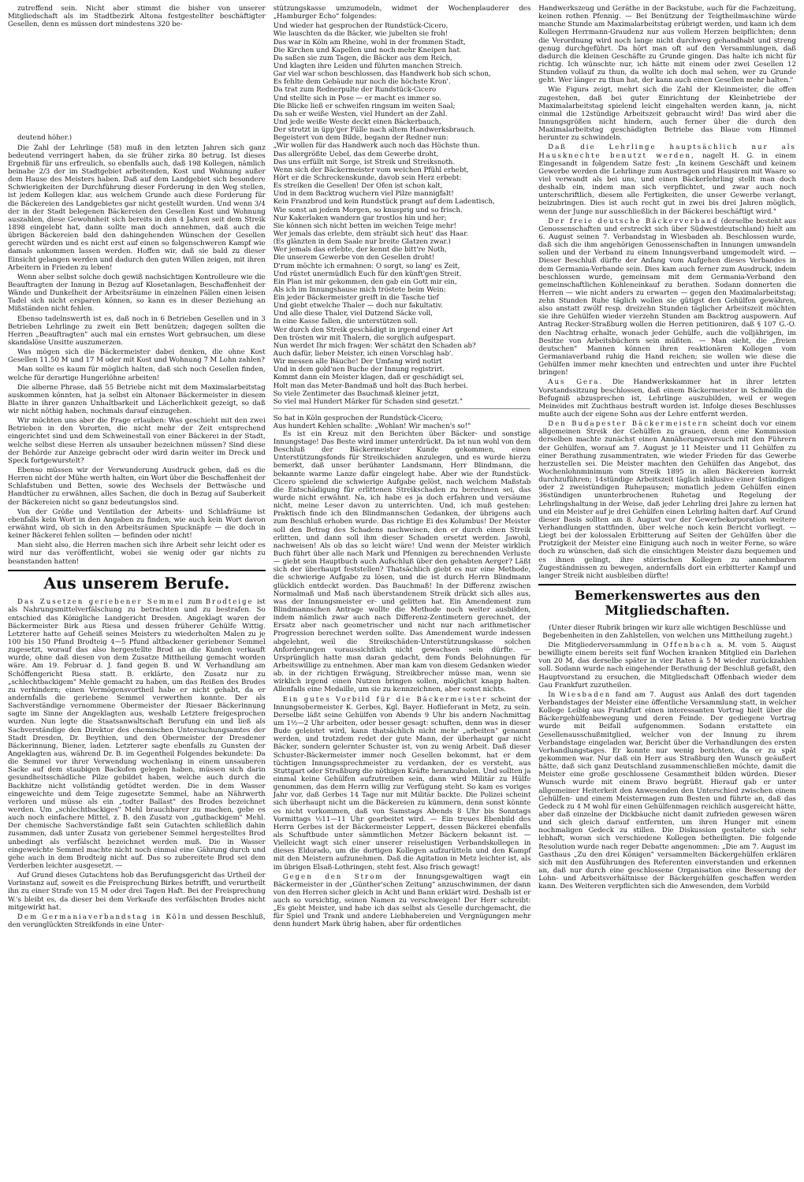zutreffend sein. Nicht aber stimmt die bisher von unserer Mitgliedschaft als im Stadtbezirk Altona festgestellter beschäftigter Gesellen, denn es müssen dort mindestens 320 be-
deutend höher.)
Die Zahl der Lehrlinge (58) muß in den letzten Jahren sich ganz bedeutend verringert haben, da sie früher zirka 80 betrug. Ist dieses Ergebniß für uns erfreulich, so ebenfalls auch, daß 198 Kollegen, nämlich beinahe 2/3 der im Stadtgebiet arbeitenden, Kost und Wohnung außer dem Hause des Meisters haben. Daß auf dem Landgebiet sich besondere Schwierigkeiten der Durchführung dieser Forderung in den Weg stellen, ist jedem Kollegen klar, aus welchem Grunde auch diese Forderung für die Bäckereien des Landgebietes gar nicht gestellt wurden. Und wenn 3/4 der in der Stadt belegenen Bäckereien den Gesellen Kost und Wohnung auszahlen, diese Gewohnheit sich bereits in den 4 Jahren seit dem Streik 1898 eingelebt hat, dann sollte man doch annehmen, daß auch die übrigen Bäckereien bald den dahingehenden Wünschen der Gesellen gerecht würden und es nicht erst auf einen so folgenschweren Kampf wie damals ankommen lassen werden. Hoffen wir, daß sie bald zu dieser Einsicht gelangen werden und dadurch den guten Willen zeigen, mit ihren Arbeitern in Frieden zu leben!
Wenn aber selbst solche doch gewiß nachsichtigen Kontrolleure wie die Beauftragten der Innung in Bezug auf Klosetanlagen, Beschaffenheit der Wände und Dunkelheit der Arbeitsräume in einzelnen Fällen einen leisen Tadel sich nicht ersparen können, so kann es in dieser Beziehung an Mißständen nicht fehlen.
Ebenso tadelnswerth ist es, daß noch in 6 Betrieben Gesellen und in 3 Betrieben Lehrlinge zu zweit ein Bett benützen; dagegen sollten die Herren „Beauftragten" auch mal ein ernstes Wort gebrauchen, um diese skandalöse Unsitte auszumerzen.
Was mögen sich die Bäckermeister dabei denken, die ohne Kost Gesellen 11.50 M und 17 M oder mit Kost und Wohnung 7 M Lohn zahlen?
Man sollte es kaum für möglich halten, daß sich noch Gesellen finden, welche für derartige Hungerlöhne arbeiten!
Die alberne Phrase, daß 55 Betriebe nicht mit dem Maximalarbeitstag auskommen könnten, hat ja selbst ein Altonaer Bäckermeister in diesem Blatte in ihrer ganzen Unhaltbarkeit und Lächerlichkeit gezeigt, so daß wir nicht nöthig haben, nochmals darauf einzugehen.
Wir möchten uns aber die Frage erlauben: Was geschieht mit den zwei Betrieben in den Vororten, die nicht mehr der Zeit entsprechend eingerichtet sind und dem Schweinestall von einer Bäckerei in der Stadt, welche selbst diese Herren als unsauber bezeichnen müssen? Sind diese der Behörde zur Anzeige gebracht oder wird darin weiter im Dreck und Speck fortgewurstelt?
Ebenso müssen wir der Verwunderung Ausdruck geben, daß es die Herren nicht der Mühe werth halten, ein Wort über die Beschaffenheit der Schlafstuben und Betten, sowie des Wechsels der Bettwäsche und Handtücher zu erwähnen, alles Sachen, die doch in Bezug auf Sauberkeit der Bäckereien nicht so ganz bedeutungslos sind.
Von der Größe und Ventilation der Arbeits- und Schlafräume ist ebenfalls kein Wort in den Angaben zu finden, wie auch kein Wort davon erwähnt wird, ob sich in den Arbeitsräumen Spucknäpfe — die doch in keiner Bäckerei fehlen sollten — befinden oder nicht!
Man sieht also, die Herren machen sich ihre Arbeit sehr leicht oder es wird nur das veröffentlicht, wobei sie wenig oder gar nichts zu beanstanden hatten!
Aus unserem Berufe.
Das Zusetzen geriebener Semmel zum Brodteige ist als Nahrungsmittelverfälschung zu betrachten und zu bestrafen. So entschied das Königliche Landgericht Dresden. Angeklagt waren der Bäckermeister Birk aus Riesa und dessen früherer Gehülfe Wittig. Letzterer hatte auf Geheiß seines Meisters zu wiederholten Malen zu je 100 bis 150 Pfund Brodteig 4—5 Pfund altbackener geriebener Semmel zugesetzt, worauf das also hergestellte Brod an die Kunden verkauft wurde, ohne daß diesen von dem Zusatze Mittheilung gemacht worden wäre. Am 19. Februar d. J. fand gegen B. und W. Verhandlung am Schöffengericht Riesa statt. B. erklärte, den Zusatz nur zu „schlechtbackigem" Mehle gemacht zu haben, um das Reißen des Brodes zu verhindern; einen Vermögensvortheil habe er nicht gehabt, da er andernfalls die geriebene Semmel verwerthen konnte. Der als Sachverständige vernommene Obermeister der Riesaer Bäckerinnung sagte im Sinne der Angeklagten aus, weshalb Letztere freigesprochen wurden. Nun legte die Staatsanwaltschaft Berufung ein und ließ als Sachverständige den Direktor des chemischen Untersuchungsamtes der Stadt Dresden, Dr. Beythien, und den Obermeister der Dresdener Bäckerinnung, Biener, laden. Letzterer sagte ebenfalls zu Gunsten der Angeklagten aus, während Dr. B. im Gegentheil Folgendes bekundete: Da die Semmel vor ihrer Verwendung wochenlang in einem unsauberen Sacke auf dem staubigen Backofen gelegen haben, müssen sich darin gesundheitsschädliche Pilze gebildet haben, welche auch durch die Backhitze nicht vollständig getödtet werden. Die in dem Wasser eingeweichte und dem Teige zugesetzte Semmel, habe an Nährwerth verloren und müsse als ein „todter Ballast" des Brodes bezeichnet werden. Um „schlechtbackiges" Mehl brauchbarer zu machen, gebe es auch noch einfachere Mittel, z. B. den Zusatz von „gutbackigem" Mehl. Der chemische Sachverständige faßt sein Gutachten schließlich dahin zusammen, daß unter Zusatz von geriebener Semmel hergestelltes Brod unbedingt als verfälscht bezeichnet werden muß. Die in Wasser eingeweichte Semmel machte nicht noch einmal eine Gährung durch und gehe auch in dem Brodteig nicht auf. Das so zubereitete Brod sei dem Verderben leichter ausgesetzt. —
Auf Grund dieses Gutachtens hob das Berufungsgericht das Urtheil der Vorinstanz auf, soweit es die Freisprechung Birkes betrifft, und verurtheilt ihn zu einer Strafe von 15 M oder drei Tagen Haft. Bei der Freisprechung W.'s bleibt es, da dieser bei dem Verkaufe des verfälschten Brodes nicht mitgewirkt hat.
Dem Germaniaverbandstag in Köln und dessen Beschluß, den verunglückten Streikfonds in eine Unter-
stützungskasse umzumodeln, widmet der Wochenplauderer des „Hamburger Echo" folgendes:
Und wieder hat gesprochen der Rundstück-Cicero,
Wie lauschten da die Bäcker, wie jubelten sie froh!
Das war in Köln am Rheine, wohl in der frommen Stadt,
Die Kirchen und Kapellen und noch mehr Kneipen hat.
Da saßen sie zum Tagen, die Bäcker aus dem Reich,
Und klagten ihre Leiden und führten manchen Streich.
Gar viel war schon beschlossen, das Handwerk hob sich schon,
Es fehlte dem Gebäude nur noch die höchste Kron'.
Da trat zum Rednerpulte der Rundstück-Cicero
Und stellte sich in Pose — er macht es immer so.
Die Blicke ließ er schweifen ringsum im weiten Saal;
Da sah er weiße Westen, viel Hundert an der Zahl.
Und jede weiße Weste deckt einen Bäckerbauch,
Der strotzt in üpp'ger Fülle nach altem Handwerksbrauch.
Begeistert von dem Bilde, begann der Redner nun:
„Wir wollen für das Handwerk auch noch das Höchste thun.
Das allergrößte Uebel, das dem Gewerbe droht,
Das uns erfüllt mit Sorge, ist Streik und Streiksnoth.
Wenn sich der Bäckermeister vom weichen Pfühl erhebt,
Hört er die Schreckenskunde, davob sein Herz erbebt:
Es streiken die Gesellen! Der Ofen ist schon kalt,
Und in dem Backtrog wuchern viel Pilze mannigfalt!
Kein Franzbrod und kein Rundstück prangt auf dem Ladentisch,
Wie sonst an jedem Morgen, so knusprig und so frisch.
Nur Kakerlaken wandern gar trostlos hin und her;
Sie können sich nicht betten im weichen Teige mehr!
Wer jemals das erlebte, dem sträubt sich heut' das Haar.
(Es glänzten in dem Saale nur breite Glatzen zwar.)
Wer jemals das erlebte, der kennt die bitt're Noth,
Die unserem Gewerbe von den Gesellen droht!
D'rum möchte ich ermahnen: O sorgt, so lang' es Zeit,
Und rüstet unermüdlich Euch für den künft'gen Streit.
Ein Plan ist mir gekommen, den gab ein Gott mir ein,
Als ich im Innungshause mich tröstete beim Wein:
Ein jeder Bäckermeister greift in die Tasche tief
Und giebt etwelche Thaler — doch nur fakultativ.
Und alle diese Thaler, viel Dutzend Säcke voll,
In eine Kasse fallen, die unterstützen soll.
Wer durch den Streik geschädigt in irgend einer Art
Den trösten wir mit Thalern, die sorglich aufgespart.
Nun werdet Ihr mich fragen: Wer schätzt den Schaden ab?
Auch dafür, lieber Meister, ich einen Vorschlag hab'.
Wir messen alle Bäuche! Der Umfang wird notirt
Und in dem gold'nen Buche der Innung registrirt.
Kommt dann ein Meister klagen, daß er geschädigt sei,
Holt man das Meter-Bandmaß und holt das Buch herbei.
So viele Zentimeter das Bauchmaß kleiner jetzt,
So viel mal Hundert Märker für Schaden sind gesetzt."
So hat in Köln gesprochen der Rundstück-Cicero;
Aus hundert Kehlen schallte: „Wohlan! Wir machen's so!"
Es ist ein Kreuz mit den Berichten über Bäcker- und sonstige Innungstage! Das Beste wird immer unterdrückt. Da ist nun wohl von dem Beschluß der Bäckermeister Kunde gekommen, einen Unterstützungsfonds für Streikschäden anzulegen, und es wurde hierzu bemerkt, daß unser berühmter Landsmann, Herr Blindmann, die bekannte warme Lanze dafür eingelegt habe. Aber wie der Rundstück-Cicero spielend die schwierige Aufgabe gelöst, nach welchem Maßstab die Entschädigung für erlittenen Streikschaden zu berechnen sei, das wurde nicht erwähnt. Na, ich habe es ja doch erfahren und versäume nicht, meine Leser davon zu unterrichten. Und, ich muß gestehen: Praktisch finde ich den Blindmannschen Gedanken, der übrigens auch zum Beschluß erhoben wurde. Das richtige Ei des Kolumbus! Der Meister soll den Betrag des Schadens nachweisen, den er durch einen Streik erlitten, und dann soll ihm dieser Schaden ersetzt werden. Jawohl, nachweisen! Als ob das so leicht wäre! Und wenn der Meister wirklich Buch führt über alle nach Mark und Pfennigen zu berechnenden Verluste — giebt sein Hauptbuch auch Aufschluß über den gehabten Aerger? Läßt sich der überhaupt feststellen? Thatsächlich giebt es nur eine Methode, die schwierige Aufgabe zu lösen, und die ist durch Herrn Blindmann glücklich entdeckt worden. Das Bauchmaß! In der Differenz zwischen Normalmaß und Maß nach überstandenem Streik drückt sich alles aus, was der Innungsmeister er- und gelitten hat. Ein Amendement zum Blindmannschen Antrage wollte die Methode noch weiter ausbilden, indem nämlich zwar auch nach Differenz-Zentimetern gerechnet, der Ersatz aber nach geometrischer und nicht nur nach arithmetischer Progression berechnet werden sollte. Das Amendement wurde indessen abgelehnt, weil die Streikschäden-Unterstützungskasse solchen Anforderungen voraussichtlich nicht gewachsen sein dürfte. — Ursprünglich hatte man daran gedacht, dem Fonds Belohnungen für Arbeitswillige zu entnehmen. Aber man kam von diesem Gedanken wieder ab, in der richtigen Erwägung, Streikbrecher müsse man, wenn sie wirklich irgend einen Nutzen bringen sollen, möglichst knapp halten. Allenfalls eine Medaille, um sie zu kennzeichnen, aber sonst nichts.
Ein gutes Vorbild für die Bäckermeister scheint der Innungsobermeister K. Gerbes, Kgl. Bayer. Hoflieferant in Metz, zu sein. Derselbe läßt seine Gehülfen von Abends 9 Uhr bis andern Nachmittag um 1½—2 Uhr arbeiten, oder besser gesagt: schuften, denn was in dieser Bude geleistet wird, kann thatsächlich nicht mehr „arbeiten" genannt werden, und trotzdem redet der gute Mann, der überhaupt gar nicht Bäcker, sondern gelernter Schuster ist, von zu wenig Arbeit. Daß dieser Schuster-Bäckermeister immer noch Gesellen bekommt, hat er dem tüchtigen Innungssprechmeister zu verdanken, der es versteht, aus Stuttgart oder Straßburg die nöthigen Kräfte heranzuholen. Und sollten ja einmal keine Gehülfen aufzutreiben sein, dann wird Militär zu Hülfe genommen, das dem Herrn willig zur Verfügung steht. So kam es voriges Jahr vor, daß Gerbes 14 Tage nur mit Militär backte. Die Polizei scheint sich überhaupt nicht um die Bäckereien zu kümmern, denn sonst könnte es nicht vorkommen, daß von Samstags Abends 8 Uhr bis Sonntags Vormittags ½11—11 Uhr gearbeitet wird. — Ein treues Ebenbild des Herrn Gerbes ist der Bäckermeister Leppert, dessen Bäckerei ebenfalls als Schuftbude unter sämmtlichen Metzer Bäckern bekannt ist. — Vielleicht wagt sich einer unserer reiselustigen Verbandskollegen in dieses Eldorado, um die dortigen Kollegen aufzurütteln und den Kampf mit den Meistern aufzunehmen. Daß die Agitation in Metz leichter ist, als im übrigen Elsaß-Lothringen, steht fest. Also frisch gewagt!
Gegen den Strom der Innungsgewaltigen wagt ein Bäckermeister in der „Günther'schen Zeitung" anzuschwimmen, der dann von den Herren sicher gleich in Acht und Bann erklärt wird. Deshalb ist er auch so vorsichtig, seinen Namen zu verschweigen! Der Herr schreibt: „Es giebt Meister, und habe ich das selbst als Geselle durchgemacht, die für Spiel und Trank und andere Liebhabereien und Vergnügungen mehr denn hundert Mark übrig haben, aber für ordentliches
Handwerkszeug und Geräthe in der Backstube, auch für die Fachzeitung, keinen rothen Pfennig. — Bei Benützung der Teigtheilmaschine würde manche Stunde am Maximalarbeitstag erübrigt werden, und kann ich dem Kollegen Herrmann-Graudenz nur aus vollem Herzen beipflichten; denn die Verordnung wird noch lange nicht durchweg gehandhabt und streng genug durchgeführt. Da hört man oft auf den Versammlungen, daß dadurch die kleinen Geschäfte zu Grunde gingen. Das halte ich nicht für richtig. Ich wünschte nur, ich hätte mit einem oder zwei Gesellen 12 Stunden vollauf zu thun, da wollte ich doch mal sehen, wer zu Grunde geht. Wer länger zu thun hat, der kann auch einen Gesellen mehr halten."
Wie Figura zeigt, mehrt sich die Zahl der Kleinmeister, die offen zugestehen, daß bei guter Einrichtung der Kleinbetriebe der Maximalarbeitstag spielend leicht eingehalten werden kann, ja, nicht einmal die 12stündige Arbeitszeit gebraucht wird! Das wird aber die Innungsgrößen nicht hindern, auch ferner über die durch den Maximalarbeitstag geschädigten Betriebe das Blaue vom Himmel herunter zu schwindeln.
Daß die Lehrlinge hauptsächlich nur als Hausknechte benutzt werden, nagelt H. G. in einem Eingesandt in folgendem Satze fest: „In keinem Geschäft und keinem Gewerbe werden die Lehrlinge zum Austragen und Hausiren mit Waare so viel verwandt als bei uns, und einen Bäckerlehrling stellt man doch deshalb ein, indem man sich verpflichtet, und zwar auch noch unterschriftlich, diesem alle Fertigkeiten, die unser Gewerbe verlangt, beizubringen. Dies ist auch recht gut in zwei bis drei Jahren möglich, wenn der Junge nur ausschließlich in der Bäckerei beschäftigt wird."
Der freie deutsche Bäckerverband (derselbe besteht aus Genossenschaften und erstreckt sich über Südwestdeutschland) hielt am 6. August seinen 7. Verbandstag in Wiesbaden ab. Beschlossen wurde, daß sich die ihm angehörigen Genossenschaften in Innungen umwandeln sollen und der Verband zu einem Innungsverband umgemodelt wird. — Dieser Beschluß dürfte der Anfang vom Aufgehen dieses Verbandes in dem Germania-Verbande sein. Dies kam auch ferner zum Ausdruck, indem beschlossen wurde, gemeinsam mit dem Germania-Verband den gemeinschaftlichen Kohleneinkauf zu berathen. Sodann donnerten die Herren — wie nicht anders zu erwarten — gegen den Maximalarbeitstag; zehn Stunden Ruhe täglich wollen sie gütigst den Gehülfen gewähren, also anstatt zwölf resp. dreizehn Stunden täglicher Arbeitszeit möchten sie ihre Gehülfen wieder vierzehn Stunden am Backtrog auspowern. Auf Antrag Recker-Straßburg wollen die Herren petitioniren, daß § 107 G.-O. den Nachtrag erhalte, wonach jeder Gehülfe, auch die volljährigen, im Besitze von Arbeitsbüchern sein müßten. — Man sieht, die „freien deutschen" Mannen können ihren reaktionären Kollegen vom Germaniaverband ruhig die Hand reichen; sie wollen wie diese die Gehülfen immer mehr knechten und entrechten und unter ihre Fuchtel bringen!
Aus Gera. Die Handwerkskammer hat in ihrer letzten Vorstandssitzung beschlossen, daß einem Bäckermeister in Schmölln die Befugniß abzusprechen ist, Lehrlinge auszubilden, weil er wegen Meineides mit Zuchthaus bestraft worden ist. Infolge dieses Beschlusses mußte auch der eigene Sohn aus der Lehre entfernt werden.
Den Budapester Bäckermeistern scheint doch vor einem allgemeinen Streik der Gehülfen zu grauen, denn eine Kommission derselben machte zunächst einen Annäherungsversuch mit den Führern der Gehülfen, worauf am 7. August je 11 Meister und 11 Gehülfen zu einer Berathung zusammentraten, wie wieder Frieden für das Gewerbe herzustellen sei. Die Meister machten den Gehülfen das Angebot, das Wochenlohnminimum vom Streik 1895 in allen Bäckereien korrekt durchzuführen; 14stündige Arbeitszeit täglich inklusive einer 4stündigen oder 2 zweistündigen Ruhepausen; monatlich jedem Gehülfen einen 36stündigen ununterbrochenen Ruhetag und Regelung der Lehrlingshaltung in der Weise, daß jeder Lehrling drei Jahre zu lernen hat und ein Meister auf je drei Gehülfen einen Lehrling halten darf. Auf Grund dieser Basis sollten am 8. August vor der Gewerbekorporation weitere Verhandlungen stattfinden, über welche noch kein Bericht vorliegt. — Liegt bei der kolossalen Erbitterung auf Seiten der Gehülfen über die Protzigkeit der Meister eine Einigung auch noch in weiter Ferne, so wäre doch zu wünschen, daß sich die einsichtigen Meister dazu bequemen und es ihnen gelingt, ihre störrischen Kollegen zu annehmbaren Zugeständnissen zu bewegen, andernfalls dort ein erbitterter Kampf und langer Streik nicht ausbleiben dürfte!
Bemerkenswertes aus den Mitgliedschaften.
(Unter dieser Rubrik bringen wir kurz alle wichtigen Beschlüsse und Begebenheiten in den Zahlstellen, von welchen uns Mittheilung zugeht.)
Die Mitgliederversammlung in Offenbach a. M. vom 5. August bewilligte einem bereits seit fünf Wochen kranken Mitglied ein Darlehen von 20 M, das derselbe später in vier Raten à 5 M wieder zurückzahlen soll. Sodann wurde nach eingehender Berathung der Beschluß gefaßt, den Hauptvorstand zu ersuchen, die Mitgliedschaft Offenbach wieder dem Gau Frankfurt zuzutheilen.
In Wiesbaden fand am 7. August aus Anlaß des dort tagenden Verbandstages der Meister eine öffentliche Versammlung statt, in welcher Kollege Leibig aus Frankfurt einen interessanten Vortrag hielt über die Bäckergehülfenbewegung und deren Feinde. Der gediegene Vortrag wurde mit Beifall aufgenommen. Sodann erstattete ein Gesellenausschußmitglied, welcher von der Innung zu ihrem Verbandstage eingeladen war, Bericht über die Verhandlungen des ersten Verhandlungstages. Er konnte nur wenig berichten, da er zu spät gekommen war. Nur daß ein Herr aus Straßburg den Wunsch geäußert hätte, daß sich ganz Deutschland zusammenschließen möchte, damit die Meister eine große geschlossene Gesammtheit bilden würden. Dieser Wunsch wurde mit einem Bravo begrüßt. Hierauf gab er unter allgemeiner Heiterkeit den Anwesenden den Unterschied zwischen einem Gehülfen- und einem Meistermagen zum Besten und führte an, daß das Gedeck zu 4 M wohl für einen Gehülfenmagen reichlich ausgereicht hätte, aber daß einzelne der Dickbäuche nicht damit zufrieden gewesen wären und sich gleich darauf entfernten, um ihren Hunger mit einem nochmaligen Gedeck zu stillen. Die Diskussion gestaltete sich sehr lebhaft, woran sich verschiedene Kollegen betheiligten. Die folgende Resolution wurde nach reger Debatte angenommen: „Die am 7. August im Gasthaus „Zu den drei Königen" versammelten Bäckergehülfen erklären sich mit den Ausführungen des Referenten einverstanden und erkennen an, daß nur durch eine geschlossene Organisation eine Besserung der Lohn- und Arbeitsverhältnisse der Bäckergehülfen geschaffen werden kann. Des Weiteren verpflichten sich die Anwesenden, dem Vorbild